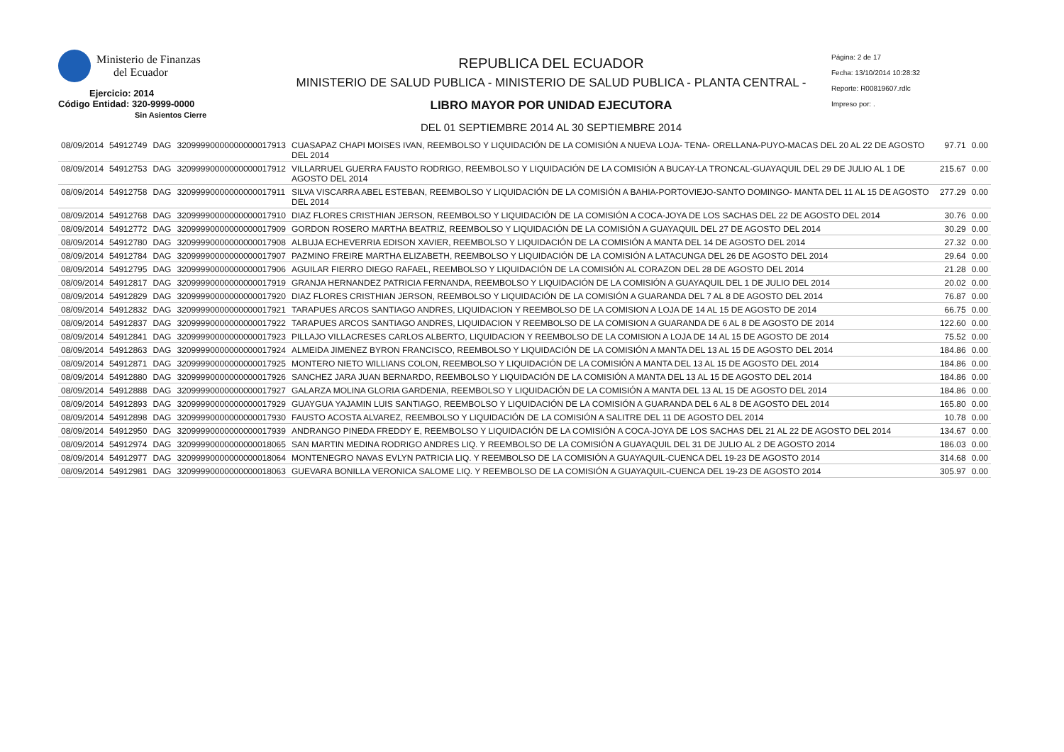Ministerio de Finanzas
del Ecuador
Ejercicio: 2014
Código Entidad: 320-9999-0000
Sin Asientos Cierre
REPUBLICA DEL ECUADOR
MINISTERIO DE SALUD PUBLICA - MINISTERIO DE SALUD PUBLICA - PLANTA CENTRAL -
LIBRO MAYOR POR UNIDAD EJECUTORA
DEL 01 SEPTIEMBRE 2014 AL 30 SEPTIEMBRE 2014
Página: 2 de 17
Fecha: 13/10/2014 10:28:32
Reporte: R00819607.rdlc
Impreso por: .
| 08/09/2014 | 54912749 | DAG | 32099990000000000017913 | CUASAPAZ CHAPI MOISES IVAN, REEMBOLSO Y LIQUIDACIÓN DE LA COMISIÓN A NUEVA LOJA- TENA- ORELLANA-PUYO-MACAS DEL 20 AL 22 DE AGOSTO DEL 2014 | 97.71 | 0.00 |
| 08/09/2014 | 54912753 | DAG | 32099990000000000017912 | VILLARRUEL GUERRA FAUSTO RODRIGO, REEMBOLSO Y LIQUIDACIÓN DE LA COMISIÓN A BUCAY-LA TRONCAL-GUAYAQUIL DEL 29 DE JULIO AL 1 DE AGOSTO DEL 2014 | 215.67 | 0.00 |
| 08/09/2014 | 54912758 | DAG | 32099990000000000017911 | SILVA VISCARRA ABEL ESTEBAN, REEMBOLSO Y LIQUIDACIÓN DE LA COMISIÓN A BAHIA-PORTOVIEJO-SANTO DOMINGO- MANTA DEL 11 AL 15 DE AGOSTO DEL 2014 | 277.29 | 0.00 |
| 08/09/2014 | 54912768 | DAG | 32099990000000000017910 | DIAZ FLORES CRISTHIAN JERSON, REEMBOLSO Y LIQUIDACIÓN DE LA COMISIÓN A COCA-JOYA DE LOS SACHAS DEL 22 DE AGOSTO DEL 2014 | 30.76 | 0.00 |
| 08/09/2014 | 54912772 | DAG | 32099990000000000017909 | GORDON ROSERO MARTHA BEATRIZ, REEMBOLSO Y LIQUIDACIÓN DE LA COMISIÓN A GUAYAQUIL DEL 27 DE AGOSTO DEL 2014 | 30.29 | 0.00 |
| 08/09/2014 | 54912780 | DAG | 32099990000000000017908 | ALBUJA ECHEVERRIA EDISON XAVIER, REEMBOLSO Y LIQUIDACIÓN DE LA COMISIÓN A MANTA DEL 14 DE AGOSTO DEL 2014 | 27.32 | 0.00 |
| 08/09/2014 | 54912784 | DAG | 32099990000000000017907 | PAZMINO FREIRE MARTHA ELIZABETH, REEMBOLSO Y LIQUIDACIÓN DE LA COMISIÓN A LATACUNGA DEL 26 DE AGOSTO DEL 2014 | 29.64 | 0.00 |
| 08/09/2014 | 54912795 | DAG | 32099990000000000017906 | AGUILAR FIERRO DIEGO RAFAEL, REEMBOLSO Y LIQUIDACIÓN DE LA COMISIÓN AL CORAZON DEL 28 DE AGOSTO DEL 2014 | 21.28 | 0.00 |
| 08/09/2014 | 54912817 | DAG | 32099990000000000017919 | GRANJA HERNANDEZ PATRICIA FERNANDA, REEMBOLSO Y LIQUIDACIÓN DE LA COMISIÓN A GUAYAQUIL DEL 1 DE JULIO DEL 2014 | 20.02 | 0.00 |
| 08/09/2014 | 54912829 | DAG | 32099990000000000017920 | DIAZ FLORES CRISTHIAN JERSON, REEMBOLSO Y LIQUIDACIÓN DE LA COMISIÓN A GUARANDA DEL 7 AL 8 DE AGOSTO DEL 2014 | 76.87 | 0.00 |
| 08/09/2014 | 54912832 | DAG | 32099990000000000017921 | TARAPUES ARCOS SANTIAGO ANDRES, LIQUIDACION Y REEMBOLSO DE LA COMISION A LOJA DE 14 AL 15 DE AGOSTO DE 2014 | 66.75 | 0.00 |
| 08/09/2014 | 54912837 | DAG | 32099990000000000017922 | TARAPUES ARCOS SANTIAGO ANDRES, LIQUIDACION Y REEMBOLSO DE LA COMISION A GUARANDA DE 6 AL 8 DE AGOSTO DE 2014 | 122.60 | 0.00 |
| 08/09/2014 | 54912841 | DAG | 32099990000000000017923 | PILLAJO VILLACRESES CARLOS ALBERTO, LIQUIDACION Y REEMBOLSO DE LA COMISION A LOJA DE 14 AL 15 DE AGOSTO DE 2014 | 75.52 | 0.00 |
| 08/09/2014 | 54912863 | DAG | 32099990000000000017924 | ALMEIDA JIMENEZ BYRON FRANCISCO, REEMBOLSO Y LIQUIDACIÓN DE LA COMISIÓN A MANTA DEL 13 AL 15 DE AGOSTO DEL 2014 | 184.86 | 0.00 |
| 08/09/2014 | 54912871 | DAG | 32099990000000000017925 | MONTERO NIETO WILLIANS COLON, REEMBOLSO Y LIQUIDACIÓN DE LA COMISIÓN A MANTA DEL 13 AL 15 DE AGOSTO DEL 2014 | 184.86 | 0.00 |
| 08/09/2014 | 54912880 | DAG | 32099990000000000017926 | SANCHEZ JARA JUAN BERNARDO, REEMBOLSO Y LIQUIDACIÓN DE LA COMISIÓN A MANTA DEL 13 AL 15 DE AGOSTO DEL 2014 | 184.86 | 0.00 |
| 08/09/2014 | 54912888 | DAG | 32099990000000000017927 | GALARZA MOLINA GLORIA GARDENIA, REEMBOLSO Y LIQUIDACIÓN DE LA COMISIÓN A MANTA DEL 13 AL 15 DE AGOSTO DEL 2014 | 184.86 | 0.00 |
| 08/09/2014 | 54912893 | DAG | 32099990000000000017929 | GUAYGUA YAJAMIN LUIS SANTIAGO, REEMBOLSO Y LIQUIDACIÓN DE LA COMISIÓN A GUARANDA DEL 6 AL 8 DE AGOSTO DEL 2014 | 165.80 | 0.00 |
| 08/09/2014 | 54912898 | DAG | 32099990000000000017930 | FAUSTO ACOSTA ALVAREZ, REEMBOLSO Y LIQUIDACIÓN DE LA COMISIÓN A SALITRE DEL 11 DE AGOSTO DEL 2014 | 10.78 | 0.00 |
| 08/09/2014 | 54912950 | DAG | 32099990000000000017939 | ANDRANGO PINEDA FREDDY E, REEMBOLSO Y LIQUIDACIÓN DE LA COMISIÓN A COCA-JOYA DE LOS SACHAS DEL 21 AL 22 DE AGOSTO DEL 2014 | 134.67 | 0.00 |
| 08/09/2014 | 54912974 | DAG | 32099990000000000018065 | SAN MARTIN MEDINA RODRIGO ANDRES LIQ. Y REEMBOLSO DE LA COMISIÓN A GUAYAQUIL DEL 31 DE JULIO AL 2 DE AGOSTO 2014 | 186.03 | 0.00 |
| 08/09/2014 | 54912977 | DAG | 32099990000000000018064 | MONTENEGRO NAVAS EVLYN PATRICIA LIQ. Y REEMBOLSO DE LA COMISIÓN A GUAYAQUIL-CUENCA DEL 19-23 DE AGOSTO 2014 | 314.68 | 0.00 |
| 08/09/2014 | 54912981 | DAG | 32099990000000000018063 | GUEVARA BONILLA VERONICA SALOME LIQ. Y REEMBOLSO DE LA COMISIÓN A GUAYAQUIL-CUENCA DEL 19-23 DE AGOSTO 2014 | 305.97 | 0.00 |